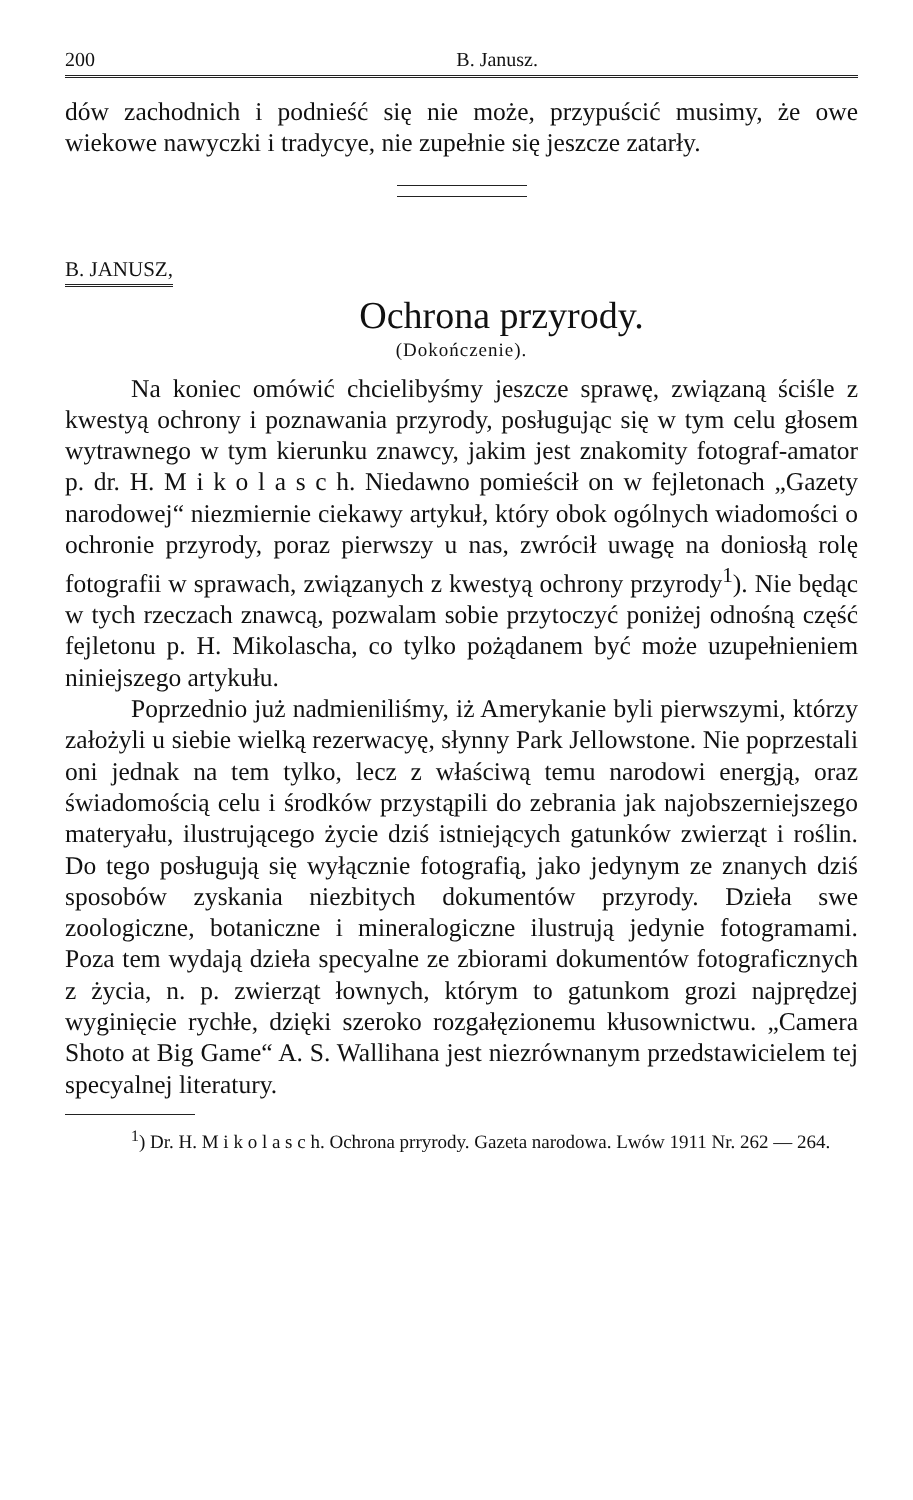200 B. Janusz.
dów zachodnich i podnieść się nie może, przypuścić musimy, że owe wiekowe nawyczki i tradycye, nie zupełnie się jeszcze zatarły.
B. JANUSZ,
Ochrona przyrody.
(Dokończenie).
Na koniec omówić chcielibyśmy jeszcze sprawę, związaną ściśle z kwestyą ochrony i poznawania przyrody, posługując się w tym celu głosem wytrawnego w tym kierunku znawcy, jakim jest znakomity fotograf-amator p. dr. H. M i k o l a s c h. Niedawno pomieścił on w fejletonach „Gazety narodowej“ niezmiernie ciekawy artykuł, który obok ogólnych wiadomości o ochronie przyrody, poraz pierwszy u nas, zwrócił uwagę na doniosłą rolę fotografii w sprawach, związanych z kwestyą ochrony przyrody<sup>1</sup>). Nie będąc w tych rzeczach znawcą, pozwalam sobie przytoczyć poniżej odnośną część fejletonu p. H. Mikolascha, co tylko pożądanem być może uzupełnieniem niniejszego artykułu.
Poprzednio już nadmieniliśmy, iż Amerykanie byli pierwszymi, którzy założyli u siebie wielką rezerwacyę, słynny Park Jellowstone. Nie poprzestali oni jednak na tem tylko, lecz z właściwą temu narodowi energją, oraz świadomością celu i środków przystąpili do zebrania jak najobszerniejszego materyału, ilustrującego życie dziś istniejących gatunków zwierząt i roślin. Do tego posługują się wyłącznie fotografią, jako jedynym ze znanych dziś sposobów zyskania niezbitych dokumentów przyrody. Dzieła swe zoologiczne, botaniczne i mineralogiczne ilustrują jedynie fotogramami. Poza tem wydają dzieła specyalne ze zbiorami dokumentów fotograficznych z życia, n. p. zwierząt łownych, którym to gatunkom grozi najprędzej wyginięcie rychłe, dzięki szeroko rozgałęzionemu kłusownictwu. „Camera Shoto at Big Game“ A. S. Wallihana jest niezrównanym przedstawicielem tej specyalnej literatury.
<sup>1</sup>) Dr. H. M i k o l a s c h. Ochrona prryrody. Gazeta narodowa. Lwów 1911 Nr. 262 — 264.